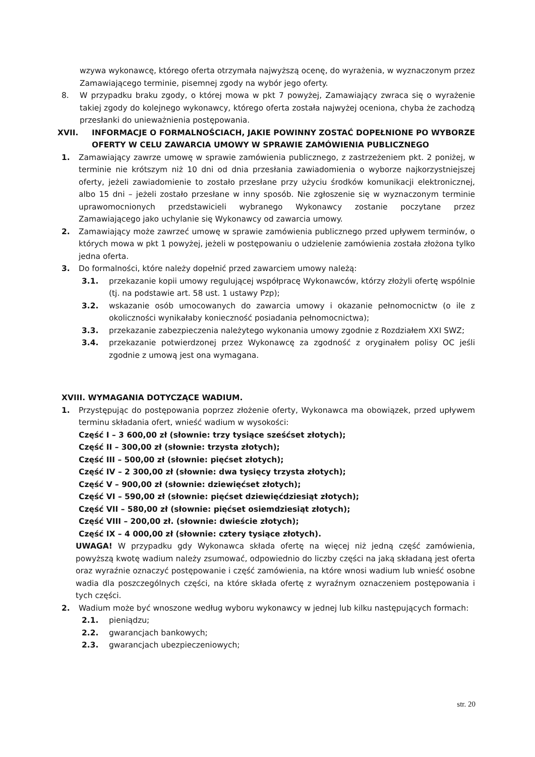wzywa wykonawcę, którego oferta otrzymała najwyższą ocenę, do wyrażenia, w wyznaczonym przez Zamawiającego terminie, pisemnej zgody na wybór jego oferty.
8. W przypadku braku zgody, o której mowa w pkt 7 powyżej, Zamawiający zwraca się o wyrażenie takiej zgody do kolejnego wykonawcy, którego oferta została najwyżej oceniona, chyba że zachodzą przesłanki do unieważnienia postępowania.
XVII. INFORMACJE O FORMALNOŚCIACH, JAKIE POWINNY ZOSTAĆ DOPEŁNIONE PO WYBORZE OFERTY W CELU ZAWARCIA UMOWY W SPRAWIE ZAMÓWIENIA PUBLICZNEGO
1. Zamawiający zawrze umowę w sprawie zamówienia publicznego, z zastrzeżeniem pkt. 2 poniżej, w terminie nie krótszym niż 10 dni od dnia przesłania zawiadomienia o wyborze najkorzystniejszej oferty, jeżeli zawiadomienie to zostało przesłane przy użyciu środków komunikacji elektronicznej, albo 15 dni – jeżeli zostało przesłane w inny sposób. Nie zgłoszenie się w wyznaczonym terminie uprawomocnionych przedstawicieli wybranego Wykonawcy zostanie poczytane przez Zamawiającego jako uchylanie się Wykonawcy od zawarcia umowy.
2. Zamawiający może zawrzeć umowę w sprawie zamówienia publicznego przed upływem terminów, o których mowa w pkt 1 powyżej, jeżeli w postępowaniu o udzielenie zamówienia została złożona tylko jedna oferta.
3. Do formalności, które należy dopełnić przed zawarciem umowy należą:
3.1. przekazanie kopii umowy regulującej współpracę Wykonawców, którzy złożyli ofertę wspólnie (tj. na podstawie art. 58 ust. 1 ustawy Pzp);
3.2. wskazanie osób umocowanych do zawarcia umowy i okazanie pełnomocnictw (o ile z okoliczności wynikałaby konieczność posiadania pełnomocnictwa);
3.3. przekazanie zabezpieczenia należytego wykonania umowy zgodnie z Rozdziałem XXI SWZ;
3.4. przekazanie potwierdzonej przez Wykonawcę za zgodność z oryginałem polisy OC jeśli zgodnie z umową jest ona wymagana.
XVIII. WYMAGANIA DOTYCZĄCE WADIUM.
1. Przystępując do postępowania poprzez złożenie oferty, Wykonawca ma obowiązek, przed upływem terminu składania ofert, wnieść wadium w wysokości:
Część I – 3 600,00 zł (słownie: trzy tysiące sześćset złotych);
Część II – 300,00 zł (słownie: trzysta złotych);
Część III – 500,00 zł (słownie: pięćset złotych);
Część IV – 2 300,00 zł (słownie: dwa tysięcy trzysta złotych);
Część V – 900,00 zł (słownie: dziewięćset złotych);
Część VI – 590,00 zł (słownie: pięćset dziewięćdziesiąt złotych);
Część VII – 580,00 zł (słownie: pięćset osiemdziesiąt złotych);
Część VIII – 200,00 zł. (słownie: dwieście złotych);
Część IX – 4 000,00 zł (słownie: cztery tysiące złotych).
UWAGA! W przypadku gdy Wykonawca składa ofertę na więcej niż jedną część zamówienia, powyższą kwotę wadium należy zsumować, odpowiednio do liczby części na jaką składaną jest oferta oraz wyraźnie oznaczyć postępowanie i część zamówienia, na które wnosi wadium lub wnieść osobne wadia dla poszczególnych części, na które składa ofertę z wyraźnym oznaczeniem postępowania i tych części.
2. Wadium może być wnoszone według wyboru wykonawcy w jednej lub kilku następujących formach:
2.1. pieniądzu;
2.2. gwarancjach bankowych;
2.3. gwarancjach ubezpieczeniowych;
str. 20